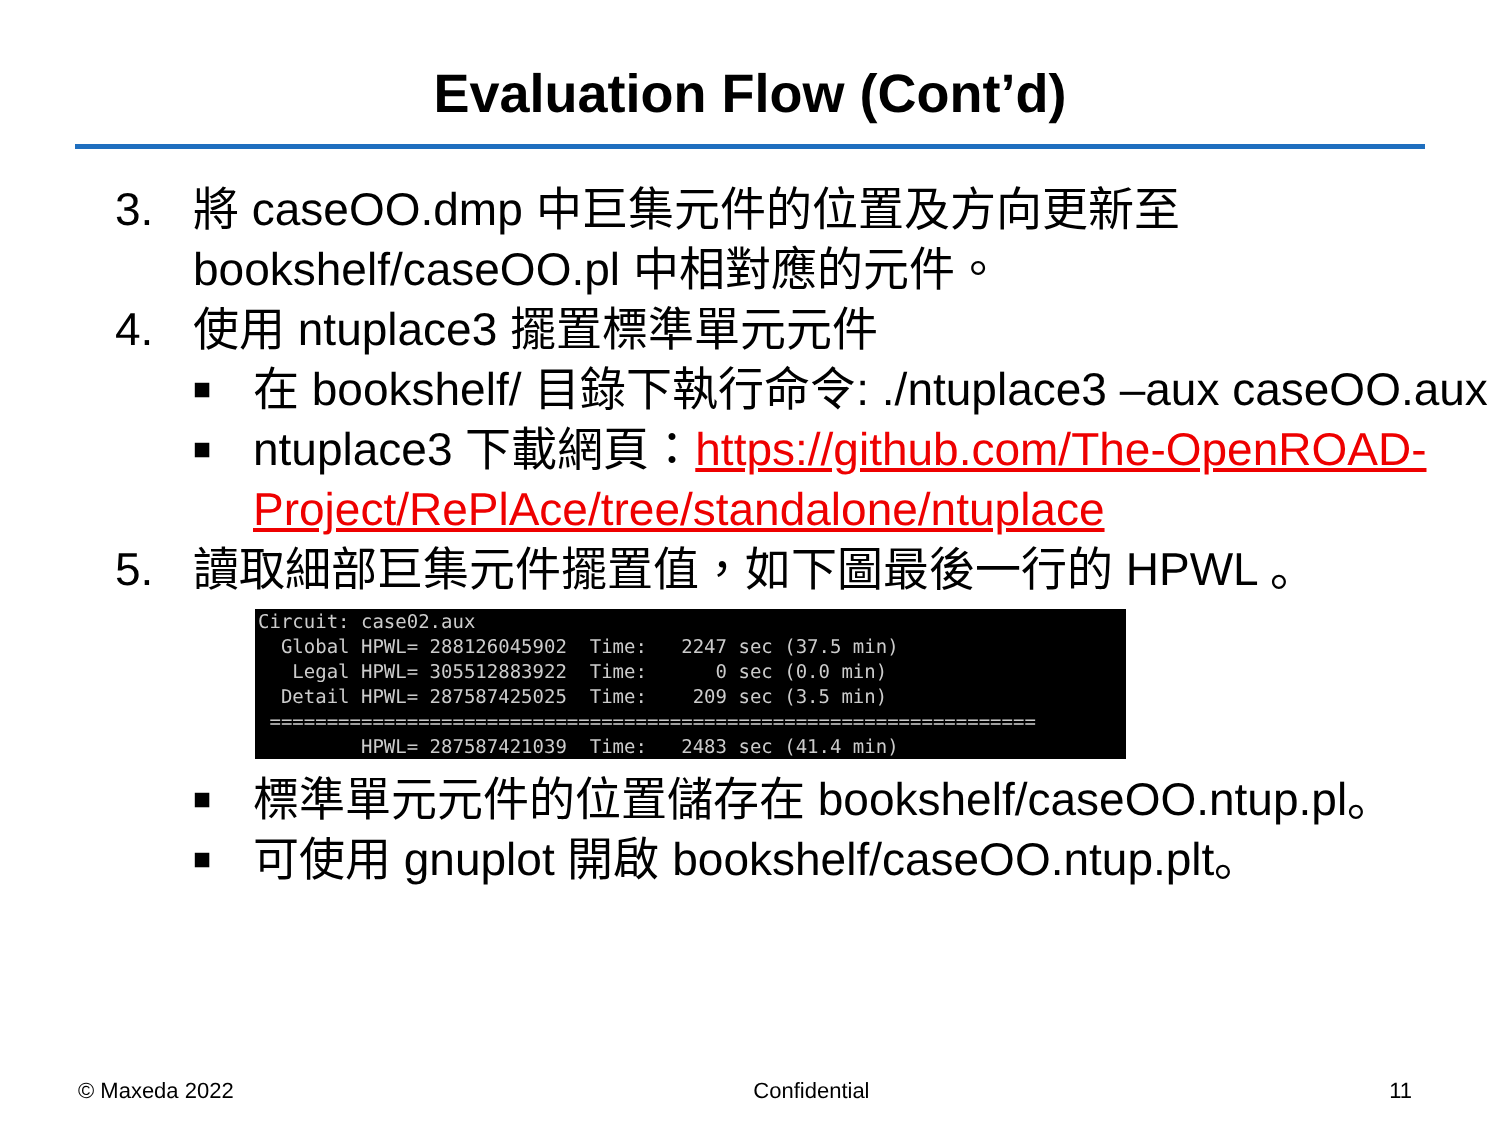Evaluation Flow (Cont’d)
3. 將 caseOO.dmp 中巨集元件的位置及方向更新至 bookshelf/caseOO.pl 中相對應的元件。
4. 使用 ntuplace3 擺置標準單元元件
■
在 bookshelf/ 目錄下執行命令: ./ntuplace3 –aux caseOO.aux
■
ntuplace3 下載網頁：https://github.com/The-OpenROAD-
Project/RePlAce/tree/standalone/ntuplace
5. 讀取細部巨集元件擺置值，如下圖最後一行的 HPWL 。
Circuit: case02.aux Global HPWL= 288126045902 Time: 2247 sec (37.5 min) Legal HPWL= 305512883922 Time: 0 sec (0.0 min) Detail HPWL= 287587425025 Time: 209 sec (3.5 min) =================================================================== HPWL= 287587421039 Time: 2483 sec (41.4 min)
■
標準單元元件的位置儲存在 bookshelf/caseOO.ntup.pl。
■
可使用 gnuplot 開啟 bookshelf/caseOO.ntup.plt。
© Maxeda 2022 Confidential 11